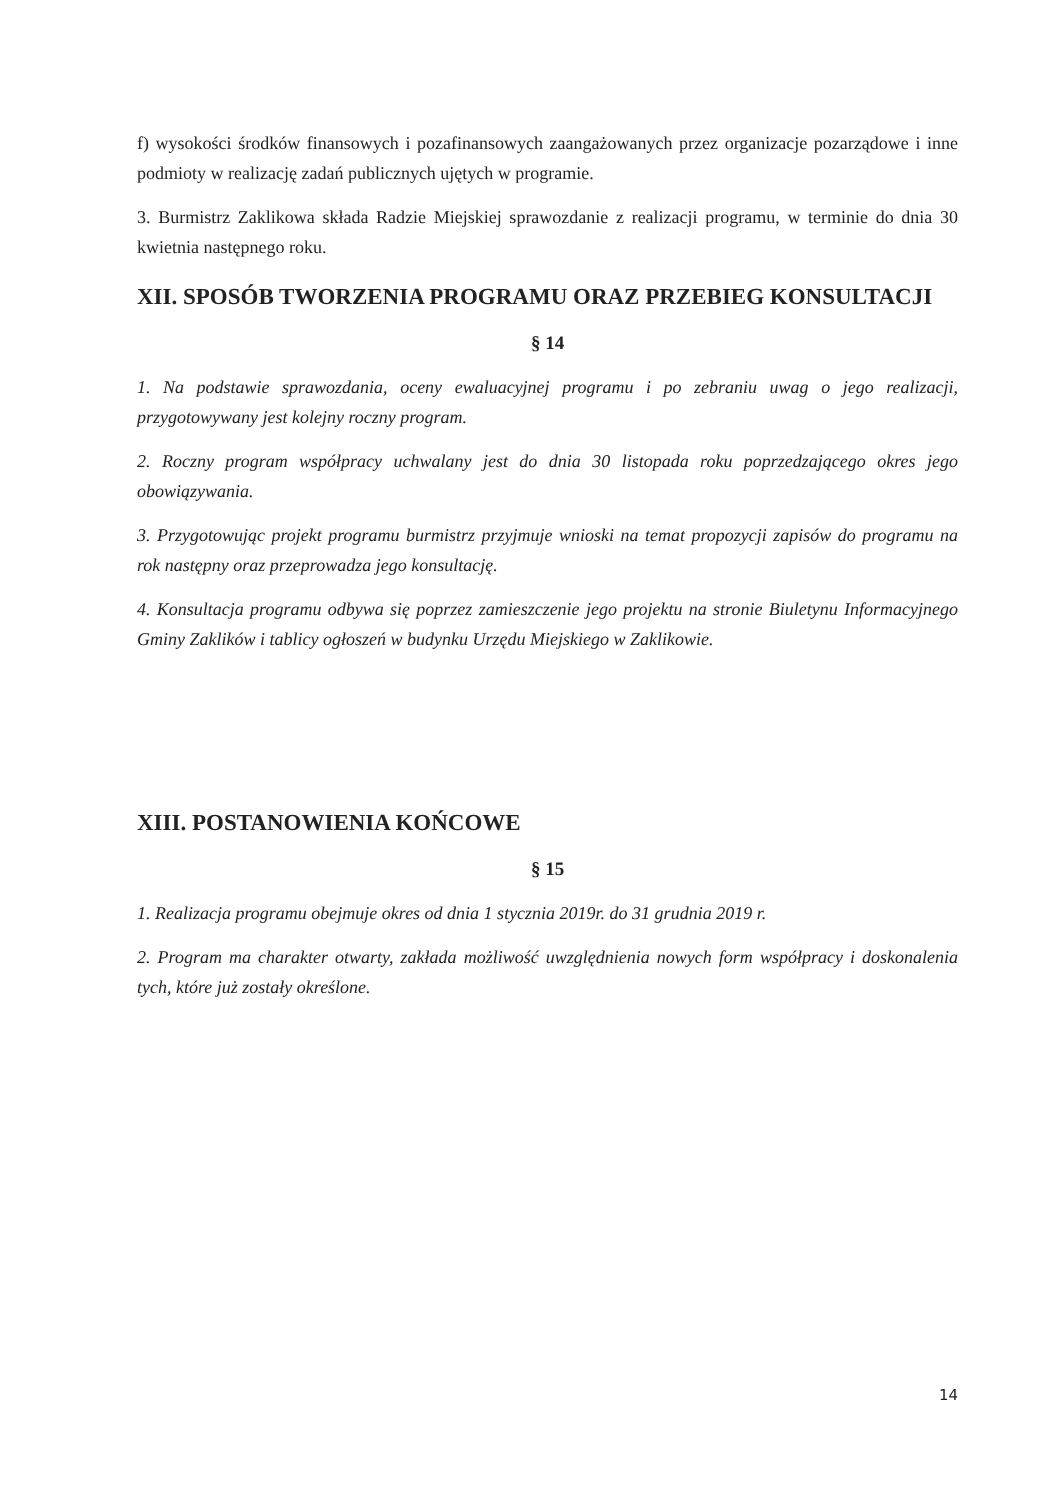f) wysokości środków finansowych i pozafinansowych zaangażowanych przez organizacje pozarządowe i inne podmioty w realizację zadań publicznych ujętych w programie.
3. Burmistrz Zaklikowa składa Radzie Miejskiej sprawozdanie z realizacji programu, w terminie do dnia 30 kwietnia następnego roku.
XII. SPOSÓB TWORZENIA PROGRAMU ORAZ PRZEBIEG KONSULTACJI
§ 14
1. Na podstawie sprawozdania, oceny ewaluacyjnej programu i po zebraniu uwag o jego realizacji, przygotowywany jest kolejny roczny program.
2. Roczny program współpracy uchwalany jest do dnia 30 listopada roku poprzedzającego okres jego obowiązywania.
3. Przygotowując projekt programu burmistrz przyjmuje wnioski na temat propozycji zapisów do programu na rok następny oraz przeprowadza jego konsultację.
4. Konsultacja programu odbywa się poprzez zamieszczenie jego projektu na stronie Biuletynu Informacyjnego Gminy Zaklików i tablicy ogłoszeń w budynku Urzędu Miejskiego w Zaklikowie.
XIII. POSTANOWIENIA KOŃCOWE
§ 15
1. Realizacja programu obejmuje okres od dnia 1 stycznia 2019r. do 31 grudnia 2019 r.
2. Program ma charakter otwarty, zakłada możliwość uwzględnienia nowych form współpracy i doskonalenia tych, które już zostały określone.
14